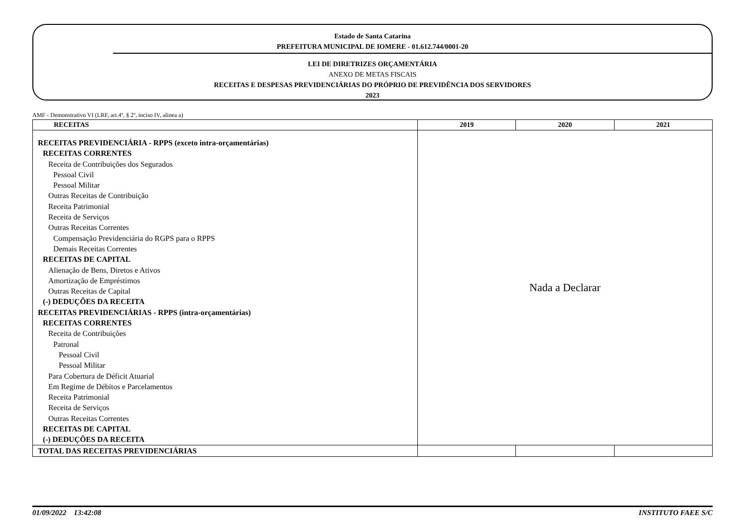Estado de Santa Catarina
PREFEITURA MUNICIPAL DE IOMERE - 01.612.744/0001-20
LEI DE DIRETRIZES ORÇAMENTÁRIA
ANEXO DE METAS FISCAIS
RECEITAS E DESPESAS PREVIDENCIÁRIAS DO PRÓPRIO DE PREVIDÊNCIA DOS SERVIDORES
2023
AMF - Demonstrativo VI (LRF, art.4º, § 2º, inciso IV, alinea a)
| RECEITAS | 2019 | 2020 | 2021 |
| --- | --- | --- | --- |
| RECEITAS PREVIDENCIÁRIA - RPPS (exceto intra-orçamentárias) RECEITAS CORRENTES Receita de Contribuições dos Segurados Pessoal Civil Pessoal Militar Outras Receitas de Contribuição Receita Patrimonial Receita de Serviços Outras Receitas Correntes Compensação Previdenciária do RGPS para o RPPS Demais Receitas Correntes RECEITAS DE CAPITAL Alienação de Bens, Diretos e Ativos Amortização de Empréstimos Outras Receitas de Capital (-) DEDUÇÕES DA RECEITA RECEITAS PREVIDENCIÁRIAS - RPPS (intra-orçamentárias) RECEITAS CORRENTES Receita de Contribuições Patronal Pessoal Civil Pessoal Militar Para Cobertura de Déficit Atuarial Em Regime de Débitos e Parcelamentos Receita Patrimonial Receita de Serviços Outras Receitas Correntes RECEITAS DE CAPITAL (-) DEDUÇÕES DA RECEITA | Nada a Declarar | | |
| TOTAL DAS RECEITAS PREVIDENCIÁRIAS | | | |
01/09/2022 13:42:08 INSTITUTO FAEE S/C